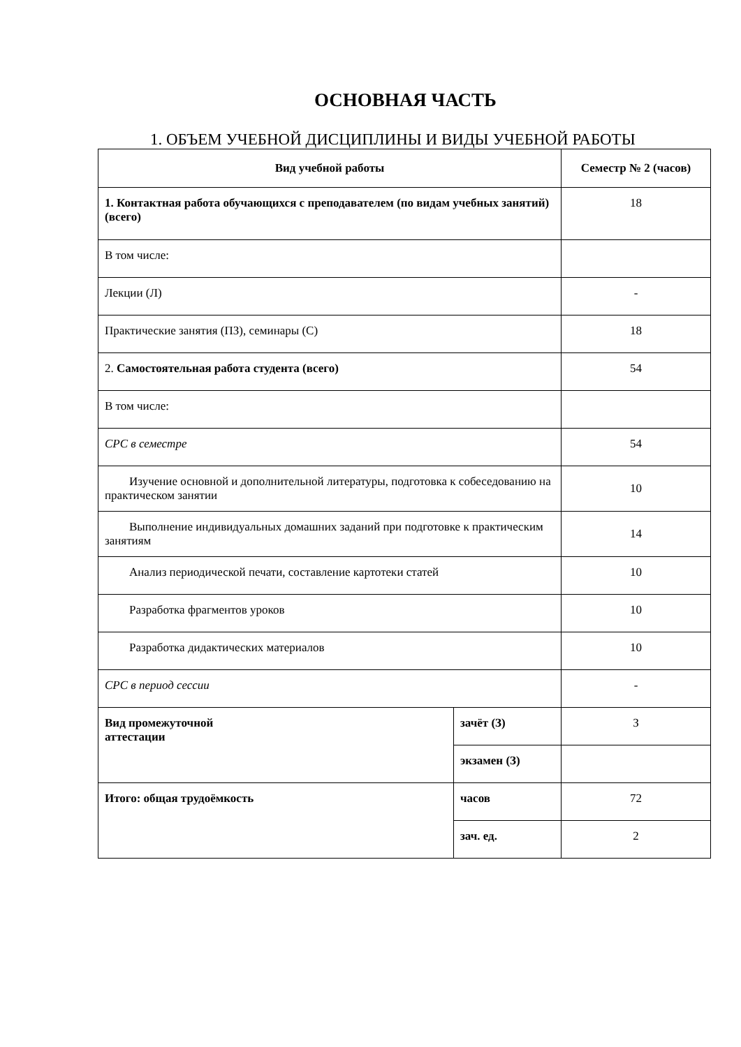ОСНОВНАЯ ЧАСТЬ
1. ОБЪЕМ УЧЕБНОЙ ДИСЦИПЛИНЫ И ВИДЫ УЧЕБНОЙ РАБОТЫ
| Вид учебной работы | | Семестр № 2 (часов) |
| --- | --- | --- |
| 1. Контактная работа обучающихся с преподавателем (по видам учебных занятий) (всего) | | 18 |
| В том числе: | | |
| Лекции (Л) | | - |
| Практические занятия (ПЗ), семинары (С) | | 18 |
| 2. Самостоятельная работа студента (всего) | | 54 |
| В том числе: | | |
| СРС в семестре | | 54 |
| Изучение основной и дополнительной литературы, подготовка к собеседованию на практическом занятии | | 10 |
| Выполнение индивидуальных домашних заданий при подготовке к практическим занятиям | | 14 |
| Анализ периодической печати, составление картотеки статей | | 10 |
| Разработка фрагментов уроков | | 10 |
| Разработка дидактических материалов | | 10 |
| СРС в период сессии | | - |
| Вид промежуточной аттестации | зачёт (З) | З |
| | экзамен (З) | |
| Итого: общая трудоёмкость | часов | 72 |
| | зач. ед. | 2 |